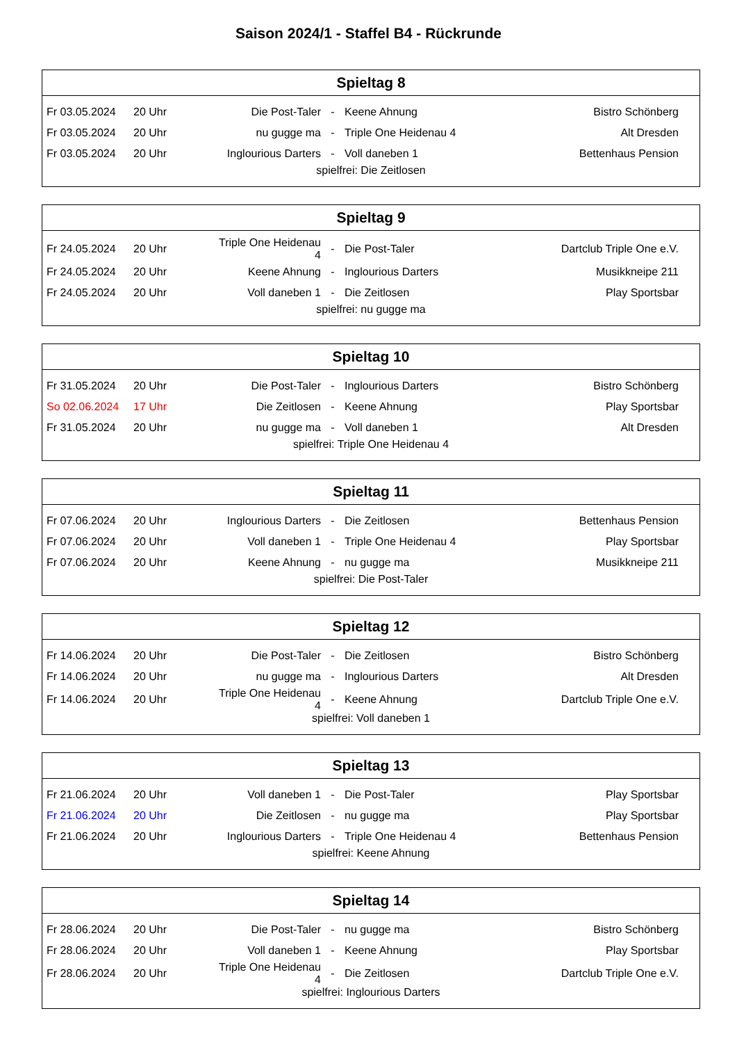Saison 2024/1 - Staffel B4 - Rückrunde
| Spieltag 8 | | | | | |
| --- | --- | --- | --- | --- | --- |
| Fr 03.05.2024 | 20 Uhr | Die Post-Taler | - | Keene Ahnung | Bistro Schönberg |
| Fr 03.05.2024 | 20 Uhr | nu gugge ma | - | Triple One Heidenau 4 | Alt Dresden |
| Fr 03.05.2024 | 20 Uhr | Inglourious Darters | - | Voll daneben 1 | Bettenhaus Pension |
| spielfrei: Die Zeitlosen | | | | | |
| Spieltag 9 | | | | | |
| --- | --- | --- | --- | --- | --- |
| Fr 24.05.2024 | 20 Uhr | Triple One Heidenau 4 | - | Die Post-Taler | Dartclub Triple One e.V. |
| Fr 24.05.2024 | 20 Uhr | Keene Ahnung | - | Inglourious Darters | Musikkneipe 211 |
| Fr 24.05.2024 | 20 Uhr | Voll daneben 1 | - | Die Zeitlosen | Play Sportsbar |
| spielfrei: nu gugge ma | | | | | |
| Spieltag 10 | | | | | |
| --- | --- | --- | --- | --- | --- |
| Fr 31.05.2024 | 20 Uhr | Die Post-Taler | - | Inglourious Darters | Bistro Schönberg |
| So 02.06.2024 | 17 Uhr | Die Zeitlosen | - | Keene Ahnung | Play Sportsbar |
| Fr 31.05.2024 | 20 Uhr | nu gugge ma | - | Voll daneben 1 | Alt Dresden |
| spielfrei: Triple One Heidenau 4 | | | | | |
| Spieltag 11 | | | | | |
| --- | --- | --- | --- | --- | --- |
| Fr 07.06.2024 | 20 Uhr | Inglourious Darters | - | Die Zeitlosen | Bettenhaus Pension |
| Fr 07.06.2024 | 20 Uhr | Voll daneben 1 | - | Triple One Heidenau 4 | Play Sportsbar |
| Fr 07.06.2024 | 20 Uhr | Keene Ahnung | - | nu gugge ma | Musikkneipe 211 |
| spielfrei: Die Post-Taler | | | | | |
| Spieltag 12 | | | | | |
| --- | --- | --- | --- | --- | --- |
| Fr 14.06.2024 | 20 Uhr | Die Post-Taler | - | Die Zeitlosen | Bistro Schönberg |
| Fr 14.06.2024 | 20 Uhr | nu gugge ma | - | Inglourious Darters | Alt Dresden |
| Fr 14.06.2024 | 20 Uhr | Triple One Heidenau 4 | - | Keene Ahnung | Dartclub Triple One e.V. |
| spielfrei: Voll daneben 1 | | | | | |
| Spieltag 13 | | | | | |
| --- | --- | --- | --- | --- | --- |
| Fr 21.06.2024 | 20 Uhr | Voll daneben 1 | - | Die Post-Taler | Play Sportsbar |
| Fr 21.06.2024 | 20 Uhr | Die Zeitlosen | - | nu gugge ma | Play Sportsbar |
| Fr 21.06.2024 | 20 Uhr | Inglourious Darters | - | Triple One Heidenau 4 | Bettenhaus Pension |
| spielfrei: Keene Ahnung | | | | | |
| Spieltag 14 | | | | | |
| --- | --- | --- | --- | --- | --- |
| Fr 28.06.2024 | 20 Uhr | Die Post-Taler | - | nu gugge ma | Bistro Schönberg |
| Fr 28.06.2024 | 20 Uhr | Voll daneben 1 | - | Keene Ahnung | Play Sportsbar |
| Fr 28.06.2024 | 20 Uhr | Triple One Heidenau 4 | - | Die Zeitlosen | Dartclub Triple One e.V. |
| spielfrei: Inglourious Darters | | | | | |